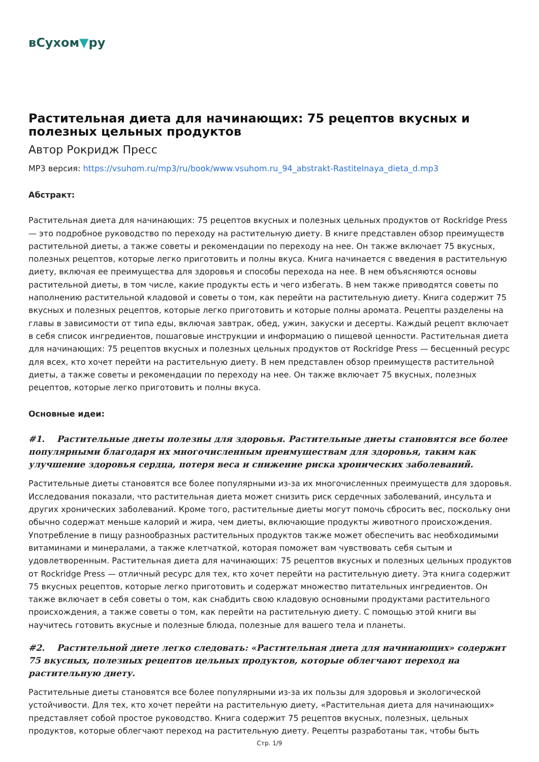вСухом▼ру
Растительная диета для начинающих: 75 рецептов вкусных и полезных цельных продуктов
Автор Рокридж Пресс
MP3 версия: https://vsuhom.ru/mp3/ru/book/www.vsuhom.ru_94_abstrakt-Rastitelnaya_dieta_d.mp3
Абстракт:
Растительная диета для начинающих: 75 рецептов вкусных и полезных цельных продуктов от Rockridge Press — это подробное руководство по переходу на растительную диету. В книге представлен обзор преимуществ растительной диеты, а также советы и рекомендации по переходу на нее. Он также включает 75 вкусных, полезных рецептов, которые легко приготовить и полны вкуса. Книга начинается с введения в растительную диету, включая ее преимущества для здоровья и способы перехода на нее. В нем объясняются основы растительной диеты, в том числе, какие продукты есть и чего избегать. В нем также приводятся советы по наполнению растительной кладовой и советы о том, как перейти на растительную диету. Книга содержит 75 вкусных и полезных рецептов, которые легко приготовить и которые полны аромата. Рецепты разделены на главы в зависимости от типа еды, включая завтрак, обед, ужин, закуски и десерты. Каждый рецепт включает в себя список ингредиентов, пошаговые инструкции и информацию о пищевой ценности. Растительная диета для начинающих: 75 рецептов вкусных и полезных цельных продуктов от Rockridge Press — бесценный ресурс для всех, кто хочет перейти на растительную диету. В нем представлен обзор преимуществ растительной диеты, а также советы и рекомендации по переходу на нее. Он также включает 75 вкусных, полезных рецептов, которые легко приготовить и полны вкуса.
Основные идеи:
#1. Растительные диеты полезны для здоровья. Растительные диеты становятся все более популярными благодаря их многочисленным преимуществам для здоровья, таким как улучшение здоровья сердца, потеря веса и снижение риска хронических заболеваний.
Растительные диеты становятся все более популярными из-за их многочисленных преимуществ для здоровья. Исследования показали, что растительная диета может снизить риск сердечных заболеваний, инсульта и других хронических заболеваний. Кроме того, растительные диеты могут помочь сбросить вес, поскольку они обычно содержат меньше калорий и жира, чем диеты, включающие продукты животного происхождения. Употребление в пищу разнообразных растительных продуктов также может обеспечить вас необходимыми витаминами и минералами, а также клетчаткой, которая поможет вам чувствовать себя сытым и удовлетворенным. Растительная диета для начинающих: 75 рецептов вкусных и полезных цельных продуктов от Rockridge Press — отличный ресурс для тех, кто хочет перейти на растительную диету. Эта книга содержит 75 вкусных рецептов, которые легко приготовить и содержат множество питательных ингредиентов. Он также включает в себя советы о том, как снабдить свою кладовую основными продуктами растительного происхождения, а также советы о том, как перейти на растительную диету. С помощью этой книги вы научитесь готовить вкусные и полезные блюда, полезные для вашего тела и планеты.
#2. Растительной диете легко следовать: «Растительная диета для начинающих» содержит 75 вкусных, полезных рецептов цельных продуктов, которые облегчают переход на растительную диету.
Растительные диеты становятся все более популярными из-за их пользы для здоровья и экологической устойчивости. Для тех, кто хочет перейти на растительную диету, «Растительная диета для начинающих» представляет собой простое руководство. Книга содержит 75 рецептов вкусных, полезных, цельных продуктов, которые облегчают переход на растительную диету. Рецепты разработаны так, чтобы быть
Стр. 1/9